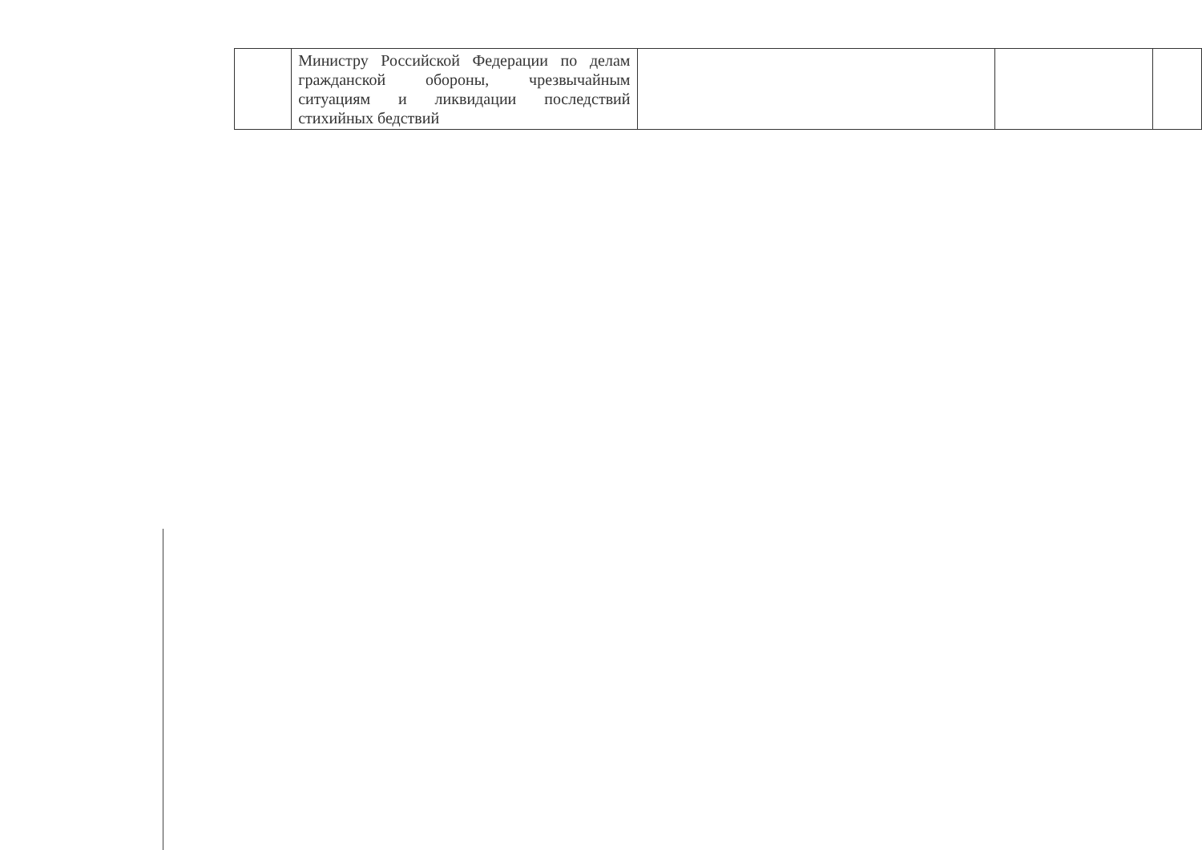| | Министру Российской Федерации по делам гражданской обороны, чрезвычайным ситуациям и ликвидации последствий стихийных бедствий | | | |